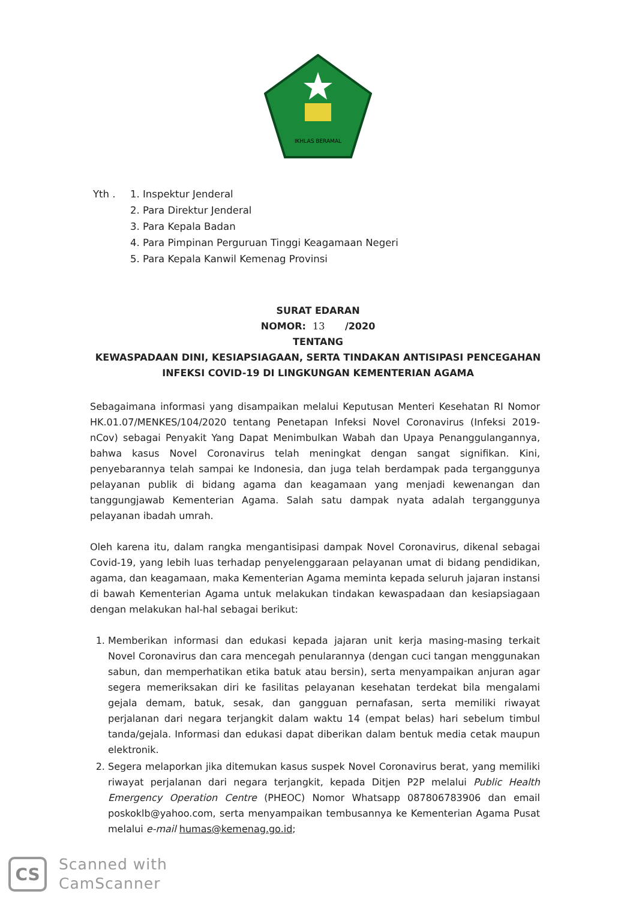IKHLAS BERAMAL
Yth . 1. Inspektur Jenderal
2. Para Direktur Jenderal
3. Para Kepala Badan
4. Para Pimpinan Perguruan Tinggi Keagamaan Negeri
5. Para Kepala Kanwil Kemenag Provinsi
SURAT EDARAN
NOMOR: 13 /2020
TENTANG
KEWASPADAAN DINI, KESIAPSIAGAAN, SERTA TINDAKAN ANTISIPASI PENCEGAHAN
INFEKSI COVID-19 DI LINGKUNGAN KEMENTERIAN AGAMA
Sebagaimana informasi yang disampaikan melalui Keputusan Menteri Kesehatan RI Nomor HK.01.07/MENKES/104/2020 tentang Penetapan Infeksi Novel Coronavirus (Infeksi 2019-nCov) sebagai Penyakit Yang Dapat Menimbulkan Wabah dan Upaya Penanggulangannya, bahwa kasus Novel Coronavirus telah meningkat dengan sangat signifikan. Kini, penyebarannya telah sampai ke Indonesia, dan juga telah berdampak pada terganggunya pelayanan publik di bidang agama dan keagamaan yang menjadi kewenangan dan tanggungjawab Kementerian Agama. Salah satu dampak nyata adalah terganggunya pelayanan ibadah umrah.
Oleh karena itu, dalam rangka mengantisipasi dampak Novel Coronavirus, dikenal sebagai Covid-19, yang lebih luas terhadap penyelenggaraan pelayanan umat di bidang pendidikan, agama, dan keagamaan, maka Kementerian Agama meminta kepada seluruh jajaran instansi di bawah Kementerian Agama untuk melakukan tindakan kewaspadaan dan kesiapsiagaan dengan melakukan hal-hal sebagai berikut:
1. Memberikan informasi dan edukasi kepada jajaran unit kerja masing-masing terkait Novel Coronavirus dan cara mencegah penularannya (dengan cuci tangan menggunakan sabun, dan memperhatikan etika batuk atau bersin), serta menyampaikan anjuran agar segera memeriksakan diri ke fasilitas pelayanan kesehatan terdekat bila mengalami gejala demam, batuk, sesak, dan gangguan pernafasan, serta memiliki riwayat perjalanan dari negara terjangkit dalam waktu 14 (empat belas) hari sebelum timbul tanda/gejala. Informasi dan edukasi dapat diberikan dalam bentuk media cetak maupun elektronik.
2. Segera melaporkan jika ditemukan kasus suspek Novel Coronavirus berat, yang memiliki riwayat perjalanan dari negara terjangkit, kepada Ditjen P2P melalui Public Health Emergency Operation Centre (PHEOC) Nomor Whatsapp 087806783906 dan email poskoklb@yahoo.com, serta menyampaikan tembusannya ke Kementerian Agama Pusat melalui e-mail humas@kemenag.go.id;
CS
Scanned with
CamScanner